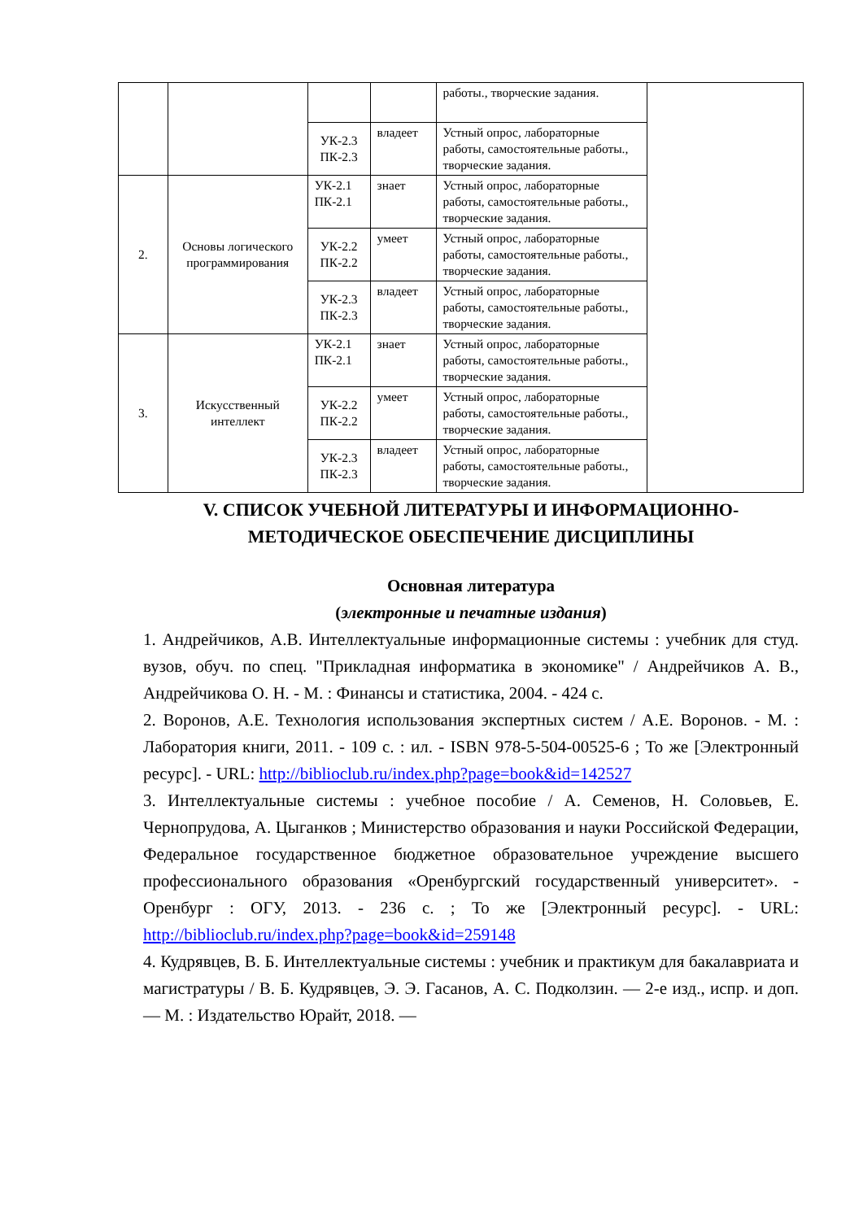| | | | | работы., творческие задания. | |
| | | УК-2.3 ПК-2.3 | владеет | Устный опрос, лабораторные работы, самостоятельные работы., творческие задания. | |
| 2. | Основы логического программирования | УК-2.1 ПК-2.1 | знает | Устный опрос, лабораторные работы, самостоятельные работы., творческие задания. | |
| | | УК-2.2 ПК-2.2 | умеет | Устный опрос, лабораторные работы, самостоятельные работы., творческие задания. | |
| | | УК-2.3 ПК-2.3 | владеет | Устный опрос, лабораторные работы, самостоятельные работы., творческие задания. | |
| 3. | Искусственный интеллект | УК-2.1 ПК-2.1 | знает | Устный опрос, лабораторные работы, самостоятельные работы., творческие задания. | |
| | | УК-2.2 ПК-2.2 | умеет | Устный опрос, лабораторные работы, самостоятельные работы., творческие задания. | |
| | | УК-2.3 ПК-2.3 | владеет | Устный опрос, лабораторные работы, самостоятельные работы., творческие задания. | |
V. СПИСОК УЧЕБНОЙ ЛИТЕРАТУРЫ И ИНФОРМАЦИОННО-МЕТОДИЧЕСКОЕ ОБЕСПЕЧЕНИЕ ДИСЦИПЛИНЫ
Основная литература
(электронные и печатные издания)
1. Андрейчиков, А.В. Интеллектуальные информационные системы : учебник для студ. вузов, обуч. по спец. "Прикладная информатика в экономике" / Андрейчиков А. В., Андрейчикова О. Н. - М. : Финансы и статистика, 2004. - 424 с.
2. Воронов, А.Е. Технология использования экспертных систем / А.Е. Воронов. - М. : Лаборатория книги, 2011. - 109 с. : ил. - ISBN 978-5-504-00525-6 ; То же [Электронный ресурс]. - URL: http://biblioclub.ru/index.php?page=book&id=142527
3. Интеллектуальные системы : учебное пособие / А. Семенов, Н. Соловьев, Е. Чернопрудова, А. Цыганков ; Министерство образования и науки Российской Федерации, Федеральное государственное бюджетное образовательное учреждение высшего профессионального образования «Оренбургский государственный университет». - Оренбург : ОГУ, 2013. - 236 с. ; То же [Электронный ресурс]. - URL: http://biblioclub.ru/index.php?page=book&id=259148
4. Кудрявцев, В. Б. Интеллектуальные системы : учебник и практикум для бакалавриата и магистратуры / В. Б. Кудрявцев, Э. Э. Гасанов, А. С. Подколзин. — 2-е изд., испр. и доп. — М. : Издательство Юрайт, 2018. —